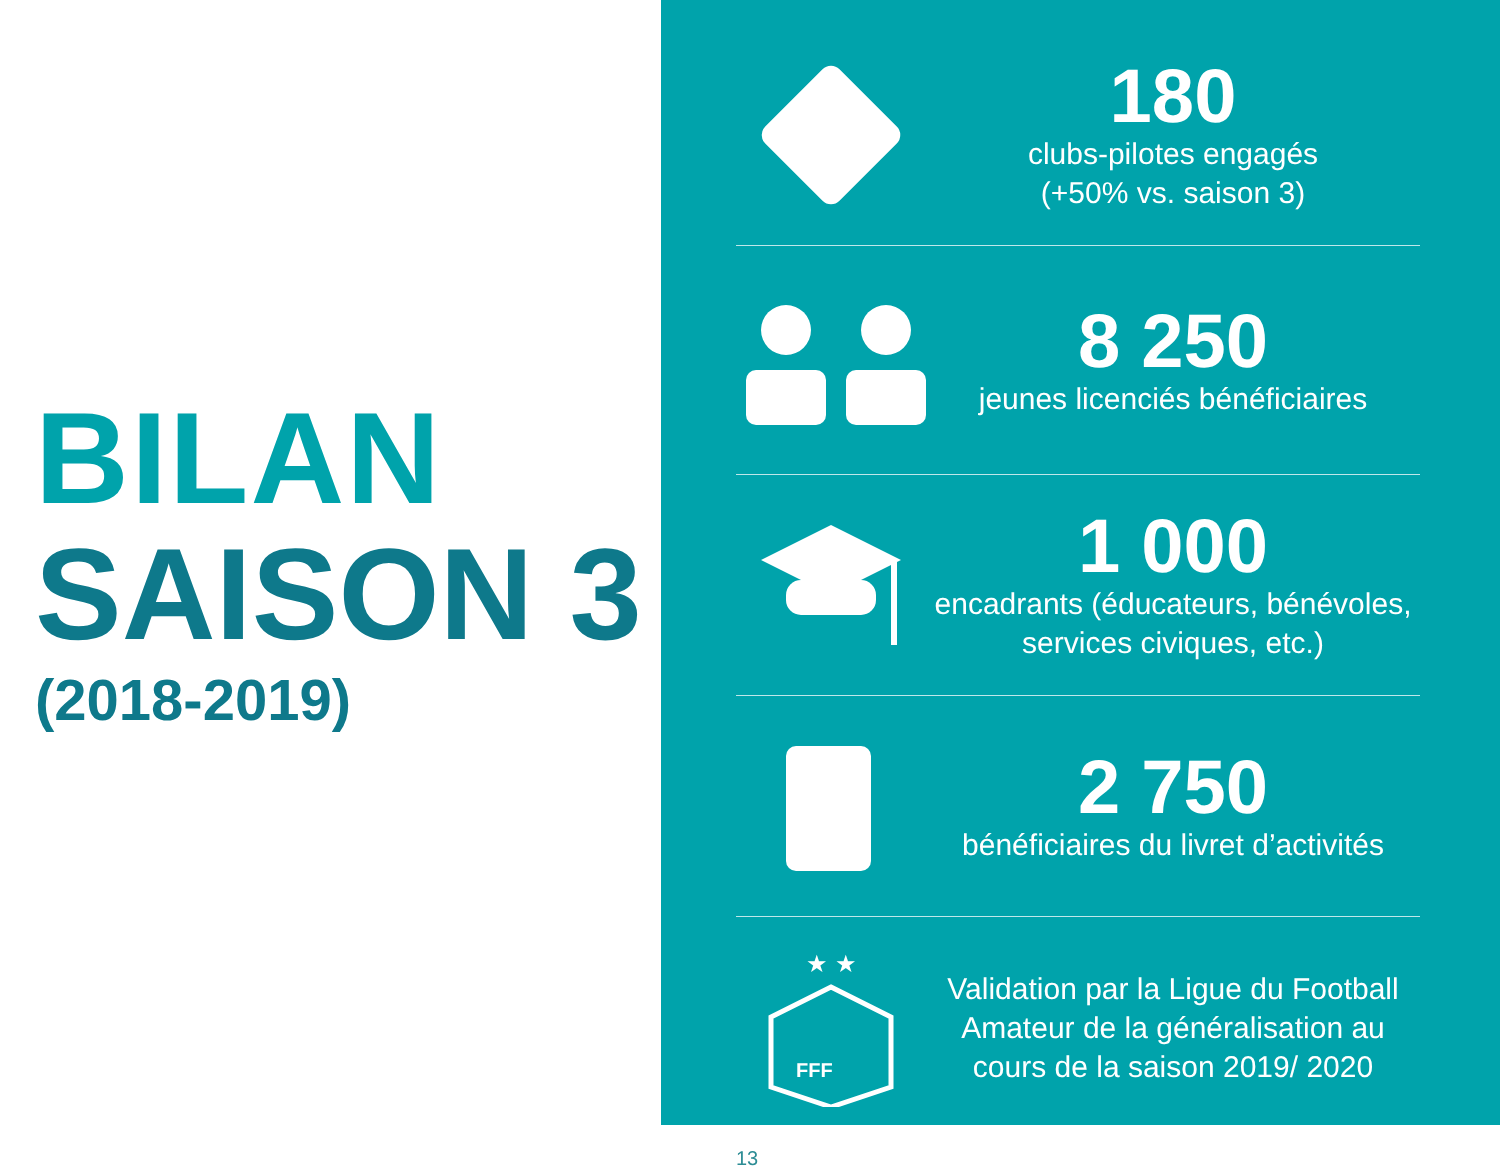BILAN
SAISON 3
(2018-2019)
180
clubs-pilotes engagés
(+50% vs. saison 3)
8 250
jeunes licenciés bénéficiaires
1 000
encadrants (éducateurs, bénévoles, services civiques, etc.)
2 750
bénéficiaires du livret d’activités
★ ★
FFF
Validation par la Ligue du Football Amateur de la généralisation au cours de la saison 2019/ 2020
13